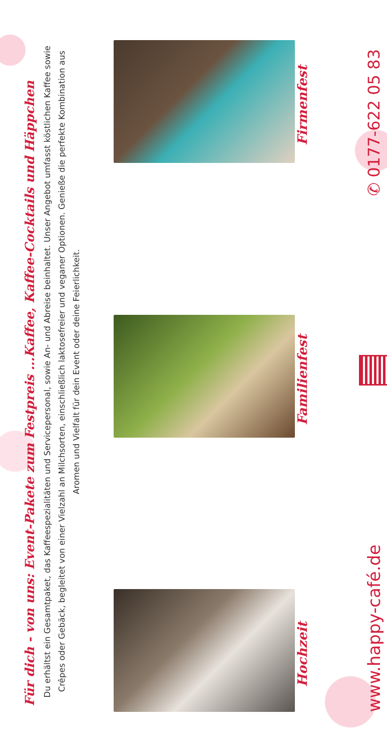Für dich - von uns: Event-Pakete zum Festpreis ...Kaffee, Kaffee-Cocktails und Häppchen
Du erhältst ein Gesamtpaket, das Kaffeespezialitäten und Servicepersonal, sowie An- und Abreise beinhaltet. Unser Angebot umfasst köstlichen Kaffee sowie Crêpes oder Gebäck, begleitet von einer Vielzahl an Milchsorten, einschließlich laktosefreier und veganer Optionen. Genieße die perfekte Kombination aus Aromen und Vielfalt für dein Event oder deine Feierlichkeit.
Hochzeit
Familienfest
Firmenfest
www.happy-café.de
✆ 0177-622 05 83